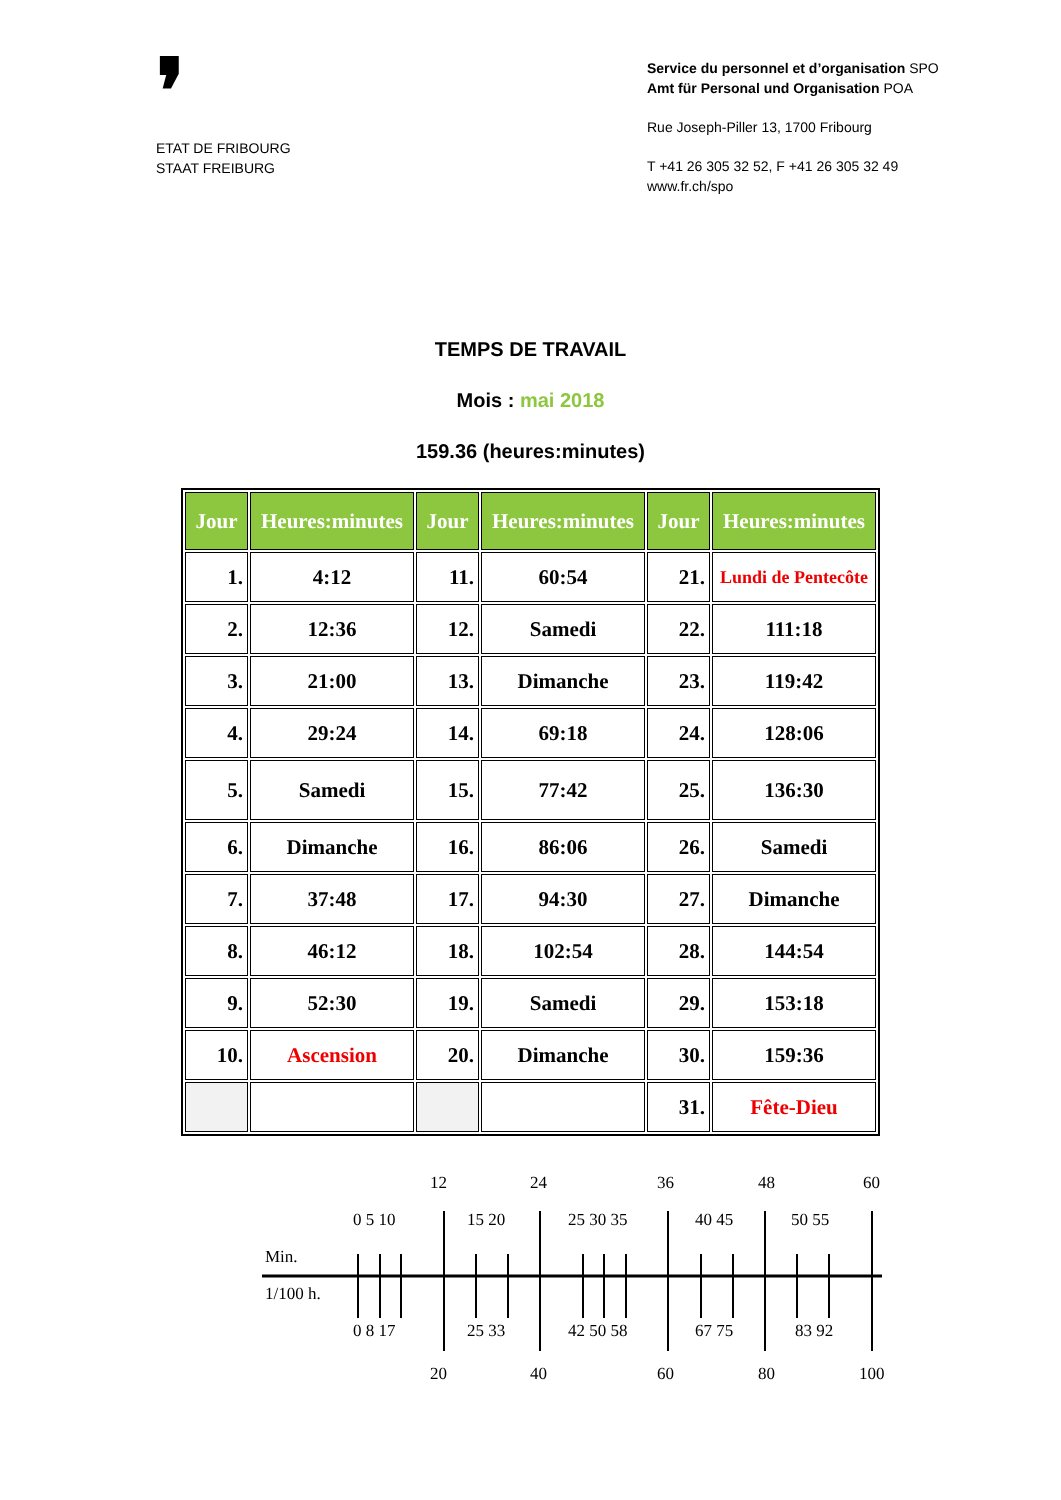❜
ETAT DE FRIBOURG
STAAT FREIBURG
Service du personnel et d’organisation SPO
Amt für Personal und Organisation POA
Rue Joseph-Piller 13, 1700 Fribourg
T +41 26 305 32 52, F +41 26 305 32 49
www.fr.ch/spo
TEMPS DE TRAVAIL
Mois : mai 2018
159.36 (heures:minutes)
| Jour | Heures:minutes | Jour | Heures:minutes | Jour | Heures:minutes |
| --- | --- | --- | --- | --- | --- |
| 1. | 4:12 | 11. | 60:54 | 21. | Lundi de Pentecôte |
| 2. | 12:36 | 12. | Samedi | 22. | 111:18 |
| 3. | 21:00 | 13. | Dimanche | 23. | 119:42 |
| 4. | 29:24 | 14. | 69:18 | 24. | 128:06 |
| 5. | Samedi | 15. | 77:42 | 25. | 136:30 |
| 6. | Dimanche | 16. | 86:06 | 26. | Samedi |
| 7. | 37:48 | 17. | 94:30 | 27. | Dimanche |
| 8. | 46:12 | 18. | 102:54 | 28. | 144:54 |
| 9. | 52:30 | 19. | Samedi | 29. | 153:18 |
| 10. | Ascension | 20. | Dimanche | 30. | 159:36 |
| | | | | 31. | Fête-Dieu |
12
24
36
48
60
0 5 10
15 20
25 30 35
40 45
50 55
Min.
1/100 h.
0 8 17
25 33
42 50 58
67 75
83 92
20
40
60
80
100